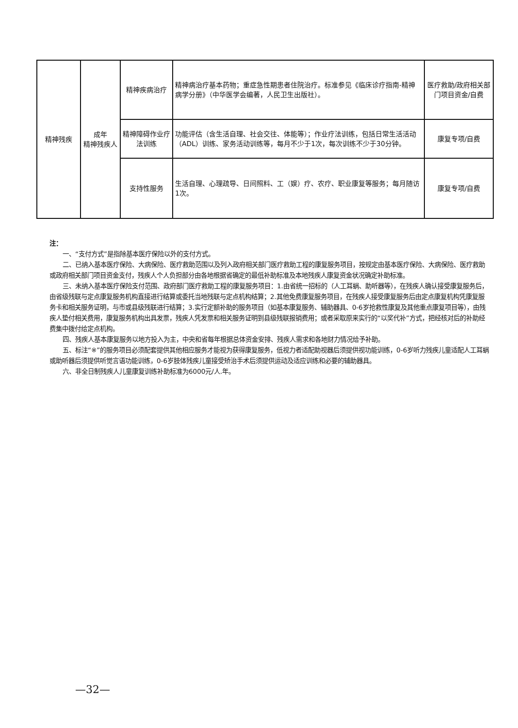| 精神残疾 | 成年 精神残疾人 | 精神疾病治疗 | 精神病治疗基本药物；重症急性期患者住院治疗。标准参见《临床诊疗指南-精神病学分册》（中华医学会编著，人民卫生出版社）。 | 医疗救助/政府相关部门项目资金/自费 |
| | | 精神障碍作业疗法训练 | 功能评估（含生活自理、社会交往、体能等）；作业疗法训练，包括日常生活活动（ADL）训练、家务活动训练等，每月不少于1次，每次训练不少于30分钟。 | 康复专项/自费 |
| | | 支持性服务 | 生活自理、心理疏导、日间照料、工（娱）疗、农疗、职业康复等服务；每月随访1次。 | 康复专项/自费 |
注：
一、“支付方式”是指除基本医疗保险以外的支付方式。
二、已纳入基本医疗保险、大病保险、医疗救助范围以及列入政府相关部门医疗救助工程的康复服务项目，按规定由基本医疗保险、大病保险、医疗救助或政府相关部门项目资金支付，残疾人个人负担部分由各地根据省确定的最低补助标准及本地残疾人康复资金状况确定补助标准。
三、未纳入基本医疗保险支付范围、政府部门医疗救助工程的康复服务项目：1.由省统一招标的（人工耳蜗、助听器等），在残疾人确认接受康复服务后，由省级残联与定点康复服务机构直接进行结算或委托当地残联与定点机构结算；2.其他免费康复服务项目，在残疾人接受康复服务后由定点康复机构凭康复服务卡和相关服务证明，与市或县级残联进行结算；3.实行定额补助的服务项目（如基本康复服务、辅助器具、0-6岁抢救性康复及其他重点康复项目等），由残疾人垫付相关费用，康复服务机构出具发票，残疾人凭发票和相关服务证明到县级残联报销费用；或者采取原来实行的“以奖代补”方式，把经核对后的补助经费集中拨付给定点机构。
四、残疾人基本康复服务以地方投入为主，中央和省每年根据总体资金安排、残疾人需求和各地财力情况给予补助。
五、标注“※”的服务项目必须配套提供其他相应服务才能视为获得康复服务，低视力者适配助视器后须提供视功能训练，0-6岁听力残疾儿童适配人工耳蜗或助听器后须提供听觉言语功能训练，0-6岁肢体残疾儿童接受矫治手术后须提供运动及适应训练和必要的辅助器具。
六、非全日制残疾人儿童康复训练补助标准为6000元/人.年。
—32—